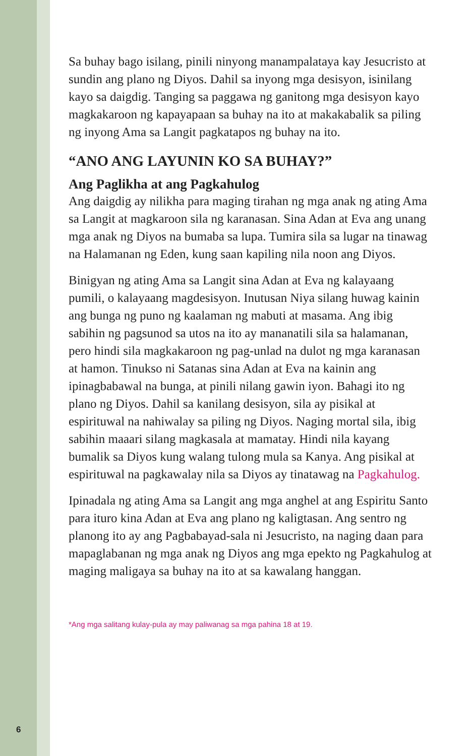Sa buhay bago isilang, pinili ninyong manampalataya kay Jesucristo at sundin ang plano ng Diyos. Dahil sa inyong mga desisyon, isinilang kayo sa daigdig. Tanging sa paggawa ng gani­tong mga desisyon kayo magkakaroon ng kapayapaan sa buhay na ito at makakabalik sa piling ng inyong Ama sa Langit pagkatapos ng buhay na ito.
“ANO ANG LAYUNIN KO SA BUHAY?”
Ang Paglikha at ang Pagkahulog
Ang daigdig ay nilikha para maging tirahan ng mga anak ng ating Ama sa Langit at magkaroon sila ng karanasan. Sina Adan at Eva ang unang mga anak ng Diyos na bumaba sa lupa. Tumira sila sa lugar na tinawag na Halamanan ng Eden, kung saan kapiling nila noon ang Diyos.
Binigyan ng ating Ama sa Langit sina Adan at Eva ng kalayaang pumili, o kalayaang magdesisyon. Inutusan Niya silang huwag kainin ang bunga ng puno ng kaalaman ng mabuti at masama. Ang ibig sabihin ng pagsunod sa utos na ito ay mananatili sila sa halamanan, pero hindi sila magkakaroon ng pag-unlad na dulot ng mga karanasan at hamon. Tinukso ni Satanas sina Adan at Eva na kainin ang ipinagbabawal na bunga, at pinili nilang gawin iyon. Bahagi ito ng plano ng Diyos. Dahil sa kani­lang desisyon, sila ay pisikal at espirituwal na nahiwalay sa pi­ling ng Diyos. Naging mortal sila, ibig sabihin maaari silang magkasala at mamatay. Hindi nila kayang bumalik sa Diyos kung walang tulong mula sa Kanya. Ang pisikal at espirituwal na pagkawalay nila sa Diyos ay tinatawag na Pagkahulog.
Ipinadala ng ating Ama sa Langit ang mga anghel at ang Espiritu Santo para ituro kina Adan at Eva ang plano ng kaligtasan. Ang sentro ng planong ito ay ang Pagbabayad-sala ni Jesucristo, na naging daan para mapaglabanan ng mga anak ng Diyos ang mga epekto ng Pagkahulog at maging maligaya sa buhay na ito at sa kawalang hanggan.
*Ang mga salitang kulay-pula ay may paliwanag sa mga pahina 18 at 19.
6